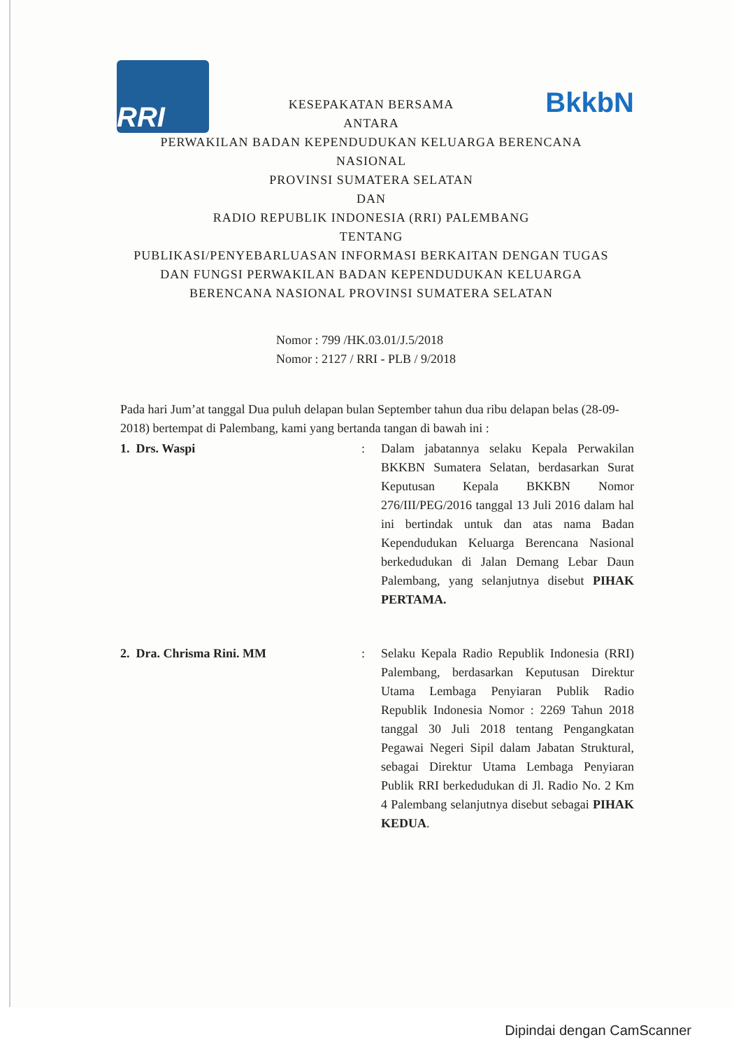RRI
BkkbN
KESEPAKATAN BERSAMA
ANTARA
PERWAKILAN BADAN KEPENDUDUKAN KELUARGA BERENCANA
NASIONAL
PROVINSI SUMATERA SELATAN
DAN
RADIO REPUBLIK INDONESIA (RRI) PALEMBANG
TENTANG
PUBLIKASI/PENYEBARLUASAN INFORMASI BERKAITAN DENGAN TUGAS
DAN FUNGSI PERWAKILAN BADAN KEPENDUDUKAN KELUARGA
BERENCANA NASIONAL PROVINSI SUMATERA SELATAN
Nomor : 799 /HK.03.01/J.5/2018
Nomor : 2127 / RRI - PLB / 9/2018
Pada hari Jum’at tanggal Dua puluh delapan bulan September tahun dua ribu delapan belas (28-09-2018) bertempat di Palembang, kami yang bertanda tangan di bawah ini :
1. Drs. Waspi : Dalam jabatannya selaku Kepala Perwakilan BKKBN Sumatera Selatan, berdasarkan Surat Keputusan Kepala BKKBN Nomor 276/III/PEG/2016 tanggal 13 Juli 2016 dalam hal ini bertindak untuk dan atas nama Badan Kependudukan Keluarga Berencana Nasional berkedudukan di Jalan Demang Lebar Daun Palembang, yang selanjutnya disebut PIHAK PERTAMA.
2. Dra. Chrisma Rini. MM : Selaku Kepala Radio Republik Indonesia (RRI) Palembang, berdasarkan Keputusan Direktur Utama Lembaga Penyiaran Publik Radio Republik Indonesia Nomor : 2269 Tahun 2018 tanggal 30 Juli 2018 tentang Pengangkatan Pegawai Negeri Sipil dalam Jabatan Struktural, sebagai Direktur Utama Lembaga Penyiaran Publik RRI berkedudukan di Jl. Radio No. 2 Km 4 Palembang selanjutnya disebut sebagai PIHAK KEDUA.
Dipindai dengan CamScanner